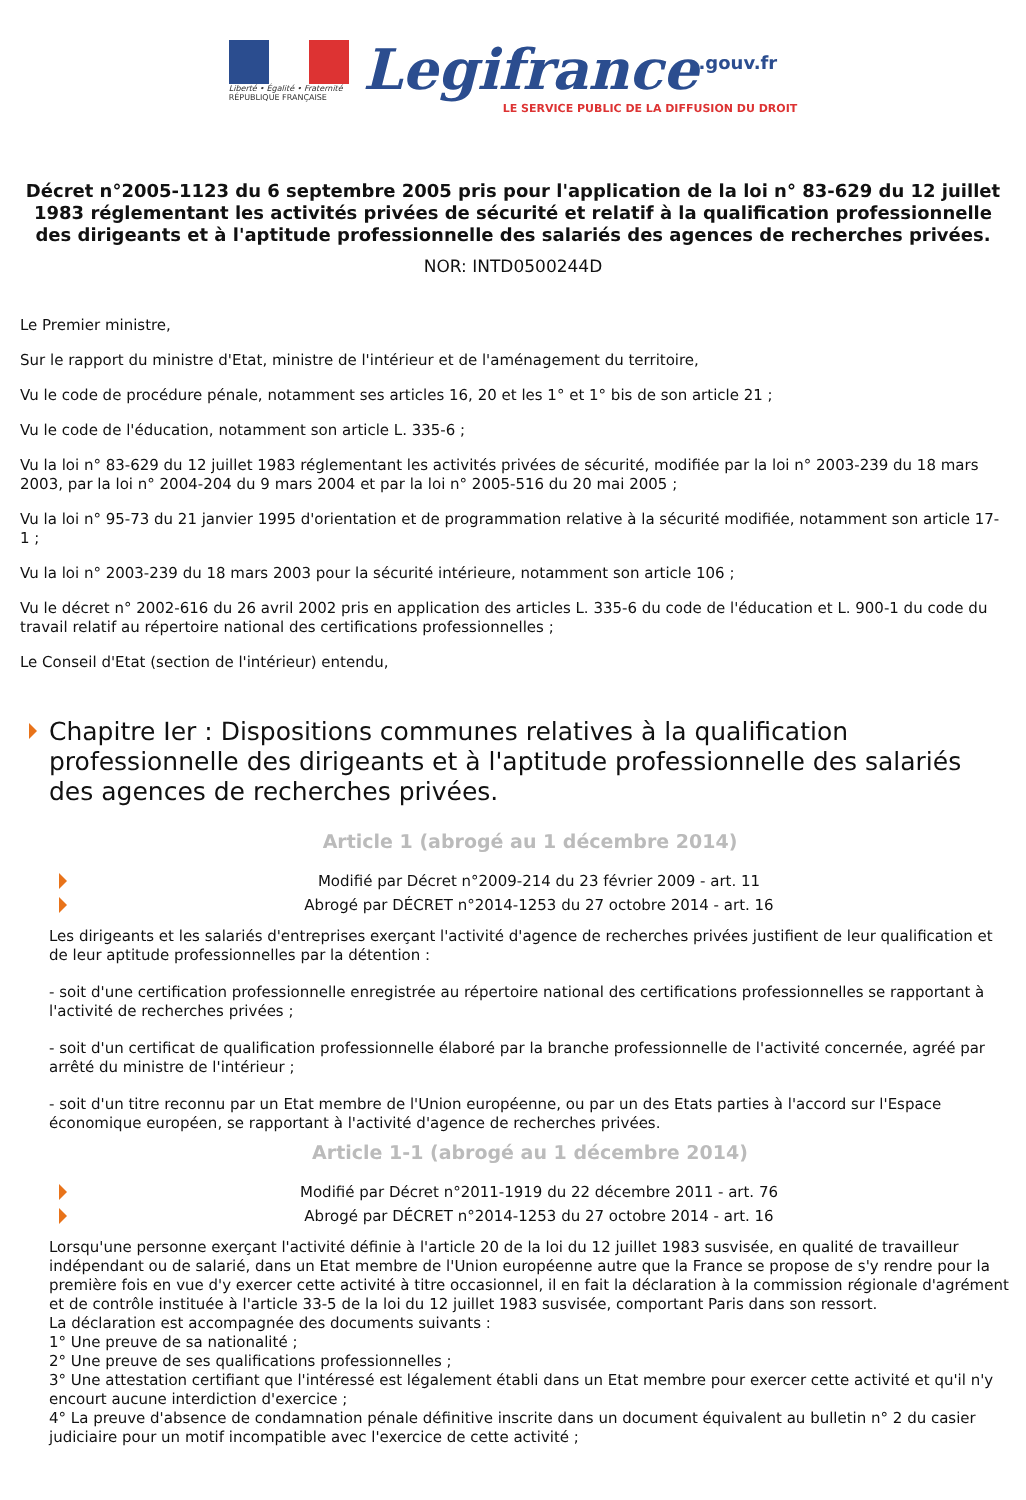Liberté • Égalité • Fraternité
RÉPUBLIQUE FRANÇAISE
Legifrance<sup>.gouv.fr</sup>
LE SERVICE PUBLIC DE LA DIFFUSION DU DROIT
Décret n°2005-1123 du 6 septembre 2005 pris pour l'application de la loi n° 83-629 du 12 juillet 1983 réglementant les activités privées de sécurité et relatif à la qualification professionnelle des dirigeants et à l'aptitude professionnelle des salariés des agences de recherches privées.
NOR: INTD0500244D
Le Premier ministre,
Sur le rapport du ministre d'Etat, ministre de l'intérieur et de l'aménagement du territoire,
Vu le code de procédure pénale, notamment ses articles 16, 20 et les 1° et 1° bis de son article 21 ;
Vu le code de l'éducation, notamment son article L. 335-6 ;
Vu la loi n° 83-629 du 12 juillet 1983 réglementant les activités privées de sécurité, modifiée par la loi n° 2003-239 du 18 mars 2003, par la loi n° 2004-204 du 9 mars 2004 et par la loi n° 2005-516 du 20 mai 2005 ;
Vu la loi n° 95-73 du 21 janvier 1995 d'orientation et de programmation relative à la sécurité modifiée, notamment son article 17-1 ;
Vu la loi n° 2003-239 du 18 mars 2003 pour la sécurité intérieure, notamment son article 106 ;
Vu le décret n° 2002-616 du 26 avril 2002 pris en application des articles L. 335-6 du code de l'éducation et L. 900-1 du code du travail relatif au répertoire national des certifications professionnelles ;
Le Conseil d'Etat (section de l'intérieur) entendu,
Chapitre Ier : Dispositions communes relatives à la qualification professionnelle des dirigeants et à l'aptitude professionnelle des salariés des agences de recherches privées.
Article 1 (abrogé au 1 décembre 2014)
Modifié par Décret n°2009-214 du 23 février 2009 - art. 11
Abrogé par DÉCRET n°2014-1253 du 27 octobre 2014 - art. 16
Les dirigeants et les salariés d'entreprises exerçant l'activité d'agence de recherches privées justifient de leur qualification et de leur aptitude professionnelles par la détention :
- soit d'une certification professionnelle enregistrée au répertoire national des certifications professionnelles se rapportant à l'activité de recherches privées ;
- soit d'un certificat de qualification professionnelle élaboré par la branche professionnelle de l'activité concernée, agréé par arrêté du ministre de l'intérieur ;
- soit d'un titre reconnu par un Etat membre de l'Union européenne, ou par un des Etats parties à l'accord sur l'Espace économique européen, se rapportant à l'activité d'agence de recherches privées.
Article 1-1 (abrogé au 1 décembre 2014)
Modifié par Décret n°2011-1919 du 22 décembre 2011 - art. 76
Abrogé par DÉCRET n°2014-1253 du 27 octobre 2014 - art. 16
Lorsqu'une personne exerçant l'activité définie à l'article 20 de la loi du 12 juillet 1983 susvisée, en qualité de travailleur indépendant ou de salarié, dans un Etat membre de l'Union européenne autre que la France se propose de s'y rendre pour la première fois en vue d'y exercer cette activité à titre occasionnel, il en fait la déclaration à la commission régionale d'agrément et de contrôle instituée à l'article 33-5 de la loi du 12 juillet 1983 susvisée, comportant Paris dans son ressort.
La déclaration est accompagnée des documents suivants :
1° Une preuve de sa nationalité ;
2° Une preuve de ses qualifications professionnelles ;
3° Une attestation certifiant que l'intéressé est légalement établi dans un Etat membre pour exercer cette activité et qu'il n'y encourt aucune interdiction d'exercice ;
4° La preuve d'absence de condamnation pénale définitive inscrite dans un document équivalent au bulletin n° 2 du casier judiciaire pour un motif incompatible avec l'exercice de cette activité ;